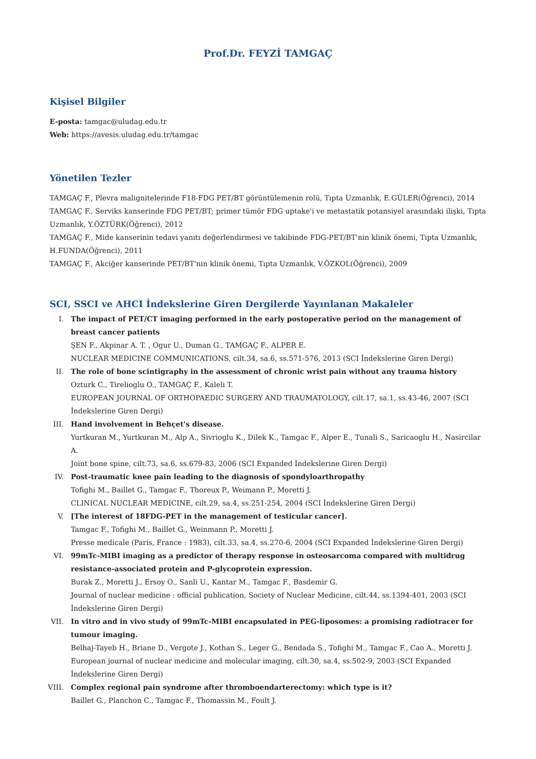Prof.Dr. FEYZİ TAMGAÇ
Kişisel Bilgiler
E-posta: tamgac@uludag.edu.tr
Web: https://avesis.uludag.edu.tr/tamgac
Yönetilen Tezler
TAMGAÇ F., Plevra malignitelerinde F18-FDG PET/BT görüntülemenin rolü, Tıpta Uzmanlık, E.GÜLER(Öğrenci), 2014
TAMGAÇ F., Serviks kanserinde FDG PET/BT; primer tümör FDG uptake'i ve metastatik potansiyel arasındaki ilişki, Tıpta Uzmanlık, Y.ÖZTÜRK(Öğrenci), 2012
TAMGAÇ F., Mide kanserinin tedavi yanıtı değerlendirmesi ve takibinde FDG-PET/BT'nin klinik önemi, Tıpta Uzmanlık, H.FUNDA(Öğrenci), 2011
TAMGAÇ F., Akciğer kanserinde PET/BT'nin klinik önemi, Tıpta Uzmanlık, V.ÖZKOL(Öğrenci), 2009
SCI, SSCI ve AHCI İndekslerine Giren Dergilerde Yayınlanan Makaleler
I. The impact of PET/CT imaging performed in the early postoperative period on the management of breast cancer patients
ŞEN F., Akpinar A. T. , Ogur U., Duman G., TAMGAÇ F., ALPER E.
NUCLEAR MEDICINE COMMUNICATIONS, cilt.34, sa.6, ss.571-576, 2013 (SCI İndekslerine Giren Dergi)
II. The role of bone scintigraphy in the assessment of chronic wrist pain without any trauma history
Ozturk C., Tirelioglu O., TAMGAÇ F., Kaleli T.
EUROPEAN JOURNAL OF ORTHOPAEDIC SURGERY AND TRAUMATOLOGY, cilt.17, sa.1, ss.43-46, 2007 (SCI İndekslerine Giren Dergi)
III. Hand involvement in Behçet's disease.
Yurtkuran M., Yurtkuran M., Alp A., Sivrioglu K., Dilek K., Tamgac F., Alper E., Tunali S., Saricaoglu H., Nasircilar A.
Joint bone spine, cilt.73, sa.6, ss.679-83, 2006 (SCI Expanded İndekslerine Giren Dergi)
IV. Post-traumatic knee pain leading to the diagnosis of spondyloarthropathy
Tofighi M., Baillet G., Tamgac F., Thoreux P., Weimann P., Moretti J.
CLINICAL NUCLEAR MEDICINE, cilt.29, sa.4, ss.251-254, 2004 (SCI İndekslerine Giren Dergi)
V. [The interest of 18FDG-PET in the management of testicular cancer].
Tamgac F., Tofighi M., Baillet G., Weinmann P., Moretti J.
Presse medicale (Paris, France : 1983), cilt.33, sa.4, ss.270-6, 2004 (SCI Expanded İndekslerine Giren Dergi)
VI. 99mTc-MIBI imaging as a predictor of therapy response in osteosarcoma compared with multidrug resistance-associated protein and P-glycoprotein expression.
Burak Z., Moretti J., Ersoy O., Sanli U., Kantar M., Tamgac F., Basdemir G.
Journal of nuclear medicine : official publication, Society of Nuclear Medicine, cilt.44, ss.1394-401, 2003 (SCI İndekslerine Giren Dergi)
VII. In vitro and in vivo study of 99mTc-MIBI encapsulated in PEG-liposomes: a promising radiotracer for tumour imaging.
Belhaj-Tayeb H., Briane D., Vergote J., Kothan S., Leger G., Bendada S., Tofighi M., Tamgac F., Cao A., Moretti J.
European journal of nuclear medicine and molecular imaging, cilt.30, sa.4, ss.502-9, 2003 (SCI Expanded İndekslerine Giren Dergi)
VIII. Complex regional pain syndrome after thromboendarterectomy: which type is it?
Baillet G., Planchon C., Tamgac F., Thomassin M., Foult J.